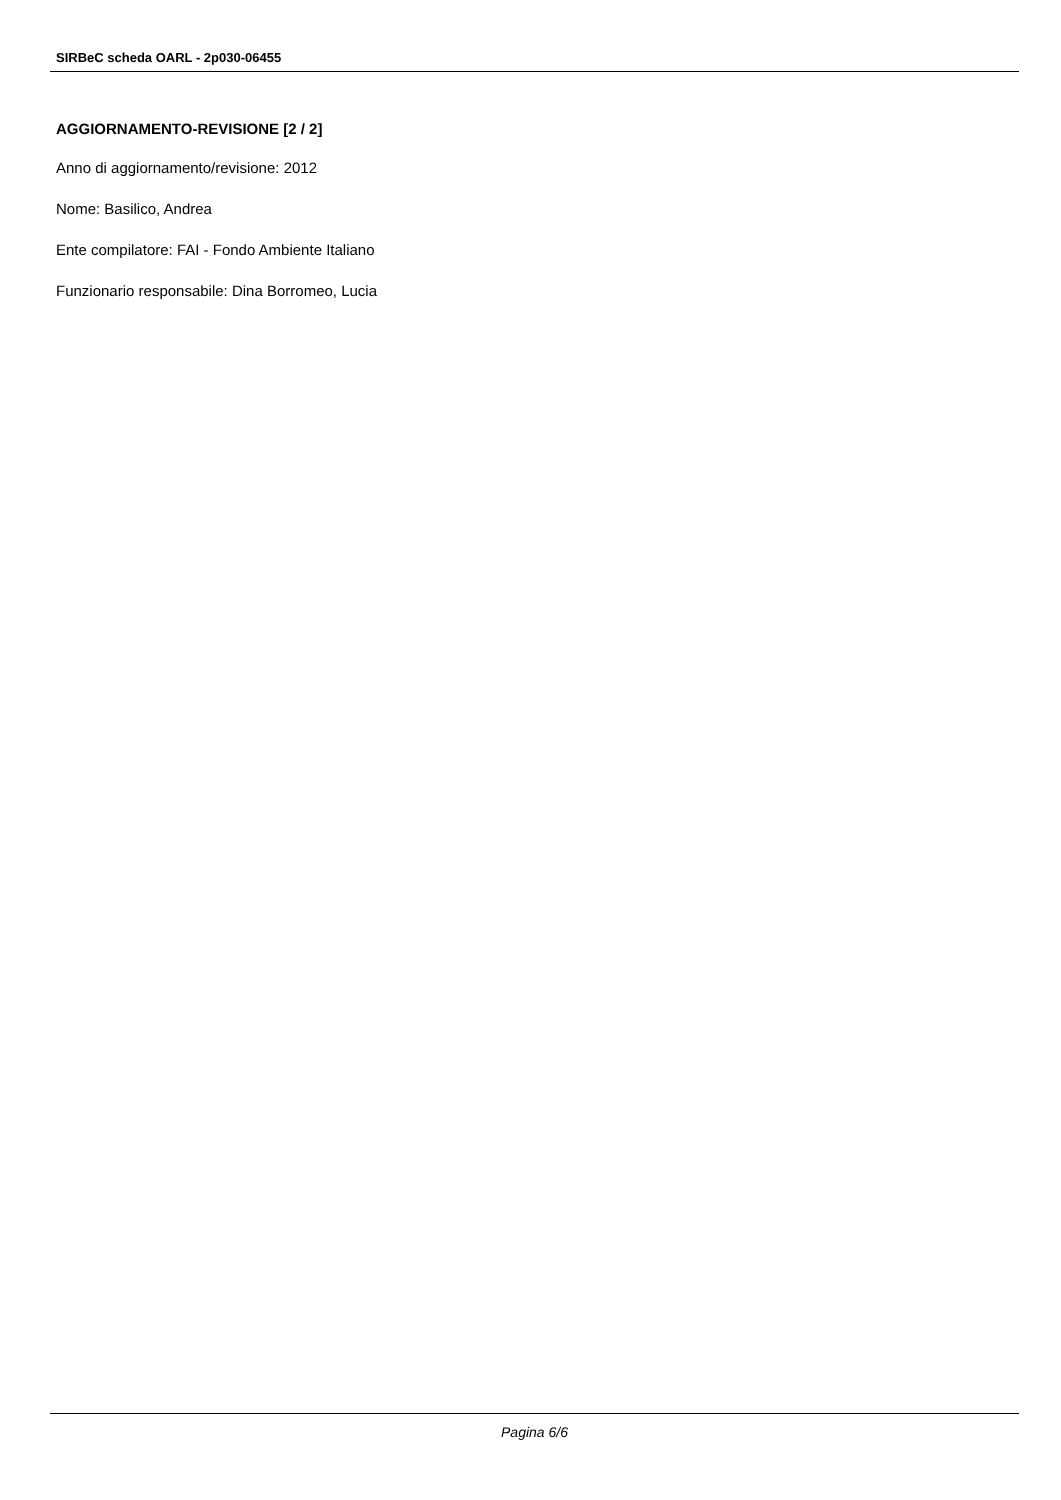SIRBeC scheda OARL - 2p030-06455
AGGIORNAMENTO-REVISIONE [2 / 2]
Anno di aggiornamento/revisione: 2012
Nome: Basilico, Andrea
Ente compilatore: FAI - Fondo Ambiente Italiano
Funzionario responsabile: Dina Borromeo, Lucia
Pagina 6/6